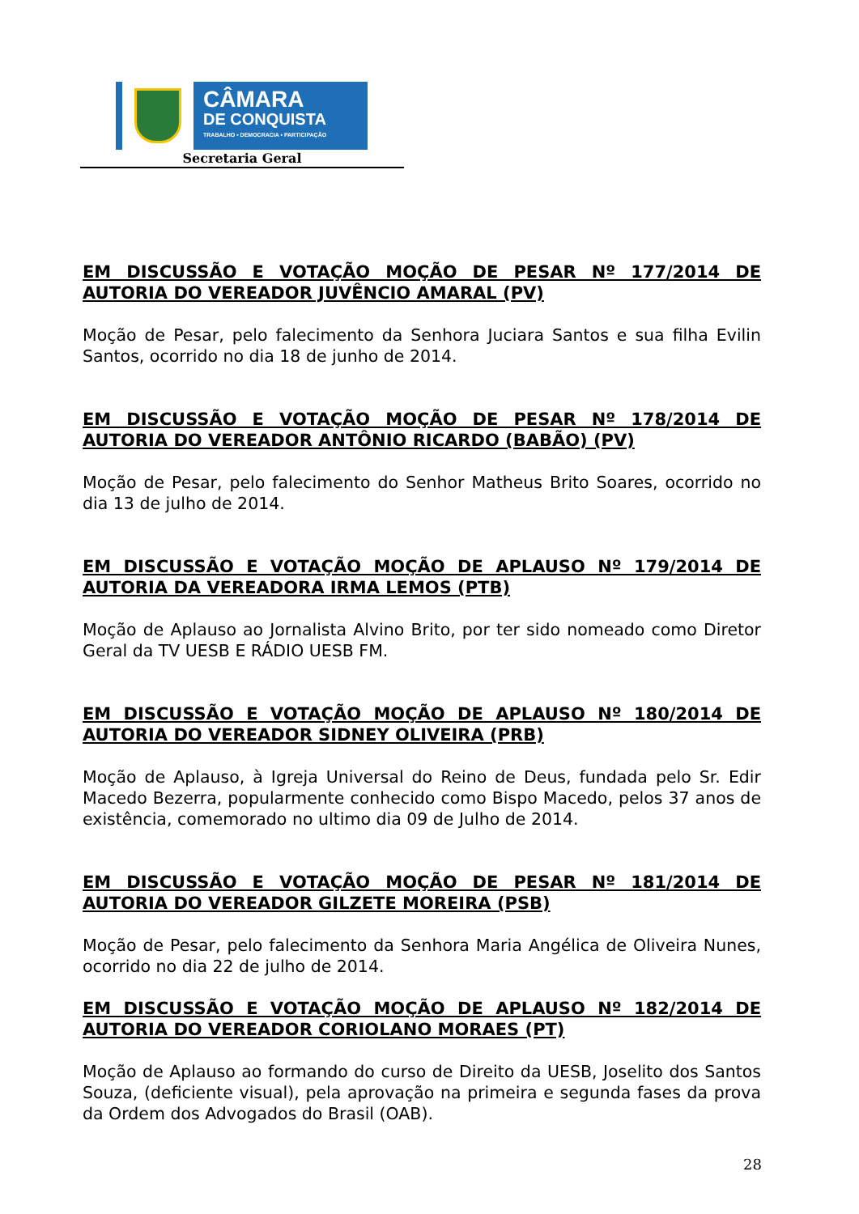CÂMARA
DE CONQUISTA
TRABALHO • DEMOCRACIA • PARTICIPAÇÃO
Secretaria Geral
EM DISCUSSÃO E VOTAÇÃO MOÇÃO DE PESAR Nº 177/2014 DE AUTORIA DO VEREADOR JUVÊNCIO AMARAL (PV)
Moção de Pesar, pelo falecimento da Senhora Juciara Santos e sua filha Evilin Santos, ocorrido no dia 18 de junho de 2014.
EM DISCUSSÃO E VOTAÇÃO MOÇÃO DE PESAR Nº 178/2014 DE AUTORIA DO VEREADOR ANTÔNIO RICARDO (BABÃO) (PV)
Moção de Pesar, pelo falecimento do Senhor Matheus Brito Soares, ocorrido no dia 13 de julho de 2014.
EM DISCUSSÃO E VOTAÇÃO MOÇÃO DE APLAUSO Nº 179/2014 DE AUTORIA DA VEREADORA IRMA LEMOS (PTB)
Moção de Aplauso ao Jornalista Alvino Brito, por ter sido nomeado como Diretor Geral da TV UESB E RÁDIO UESB FM.
EM DISCUSSÃO E VOTAÇÃO MOÇÃO DE APLAUSO Nº 180/2014 DE AUTORIA DO VEREADOR SIDNEY OLIVEIRA (PRB)
Moção de Aplauso, à Igreja Universal do Reino de Deus, fundada pelo Sr. Edir Macedo Bezerra, popularmente conhecido como Bispo Macedo, pelos 37 anos de existência, comemorado no ultimo dia 09 de Julho de 2014.
EM DISCUSSÃO E VOTAÇÃO MOÇÃO DE PESAR Nº 181/2014 DE AUTORIA DO VEREADOR GILZETE MOREIRA (PSB)
Moção de Pesar, pelo falecimento da Senhora Maria Angélica de Oliveira Nunes, ocorrido no dia 22 de julho de 2014.
EM DISCUSSÃO E VOTAÇÃO MOÇÃO DE APLAUSO Nº 182/2014 DE AUTORIA DO VEREADOR CORIOLANO MORAES (PT)
Moção de Aplauso ao formando do curso de Direito da UESB, Joselito dos Santos Souza, (deficiente visual), pela aprovação na primeira e segunda fases da prova da Ordem dos Advogados do Brasil (OAB).
28